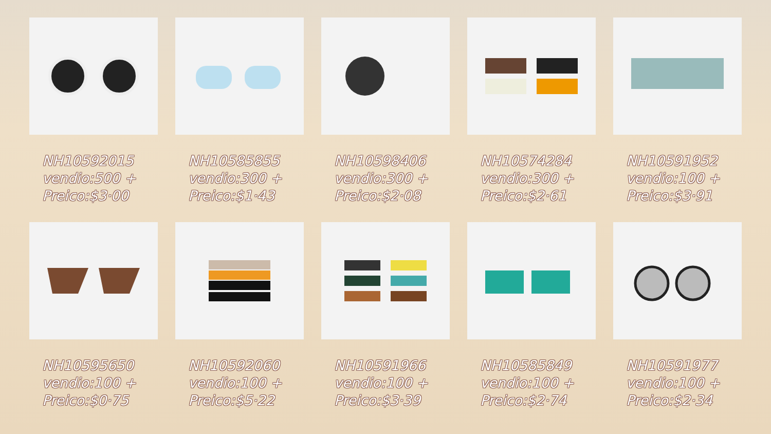NH10592015
vendio:500 +
Preico:$3·00
NH10585855
vendio:300 +
Preico:$1·43
NH10598406
vendio:300 +
Preico:$2·08
NH10574284
vendio:300 +
Preico:$2·61
NH10591952
vendio:100 +
Preico:$3·91
NH10595650
vendio:100 +
Preico:$0·75
NH10592060
vendio:100 +
Preico:$5·22
NH10591966
vendio:100 +
Preico:$3·39
NH10585849
vendio:100 +
Preico:$2·74
NH10591977
vendio:100 +
Preico:$2·34